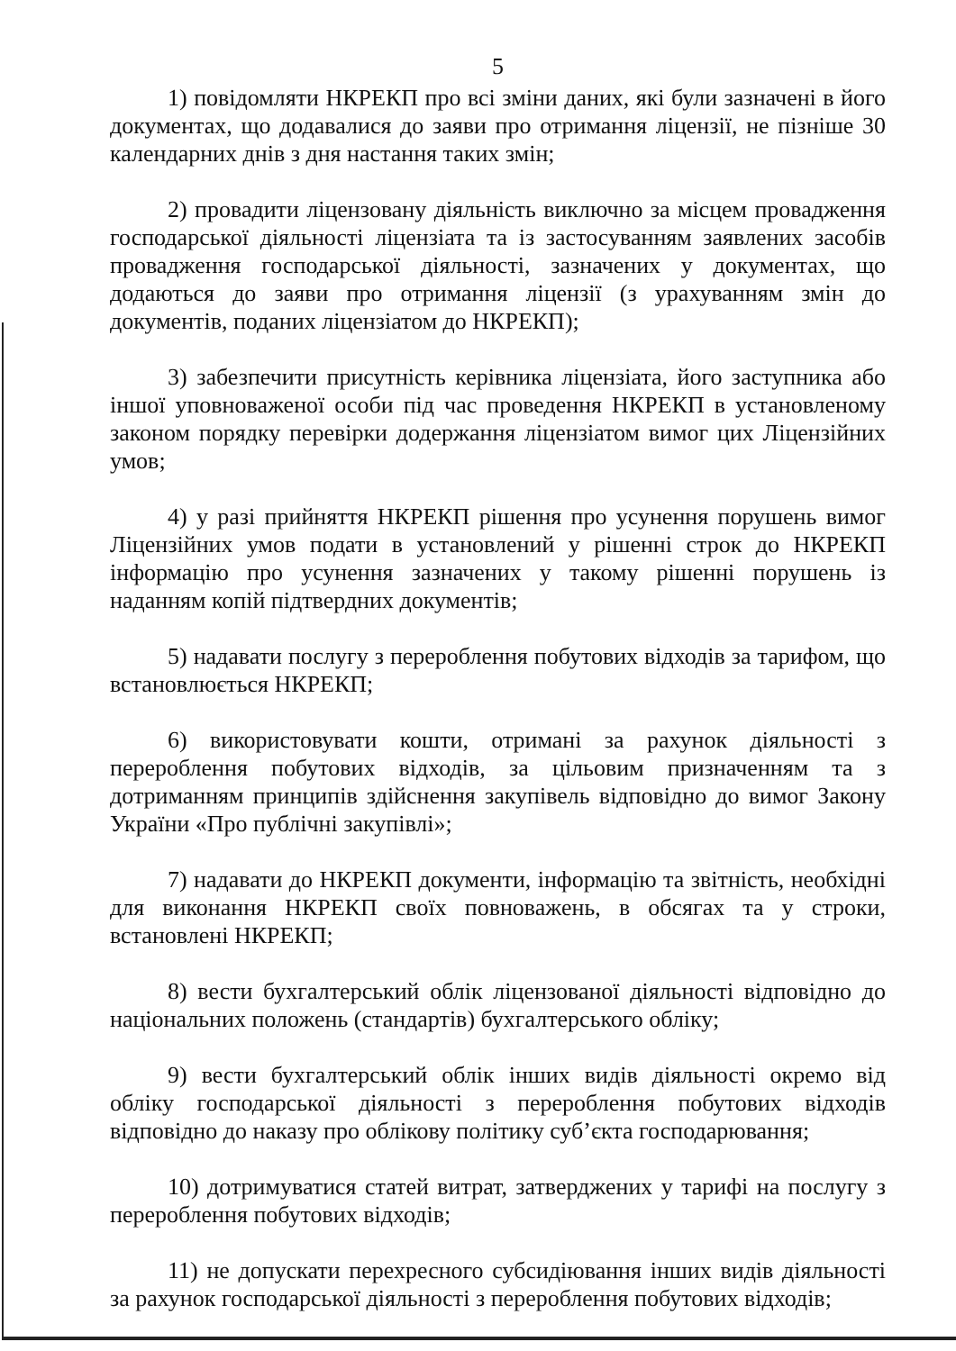5
1) повідомляти НКРЕКП про всі зміни даних, які були зазначені в його документах, що додавалися до заяви про отримання ліцензії, не пізніше 30 календарних днів з дня настання таких змін;
2) провадити ліцензовану діяльність виключно за місцем провадження господарської діяльності ліцензіата та із застосуванням заявлених засобів провадження господарської діяльності, зазначених у документах, що додаються до заяви про отримання ліцензії (з урахуванням змін до документів, поданих ліцензіатом до НКРЕКП);
3) забезпечити присутність керівника ліцензіата, його заступника або іншої уповноваженої особи під час проведення НКРЕКП в установленому законом порядку перевірки додержання ліцензіатом вимог цих Ліцензійних умов;
4) у разі прийняття НКРЕКП рішення про усунення порушень вимог Ліцензійних умов подати в установлений у рішенні строк до НКРЕКП інформацію про усунення зазначених у такому рішенні порушень із наданням копій підтвердних документів;
5) надавати послугу з перероблення побутових відходів за тарифом, що встановлюється НКРЕКП;
6) використовувати кошти, отримані за рахунок діяльності з перероблення побутових відходів, за цільовим призначенням та з дотриманням принципів здійснення закупівель відповідно до вимог Закону України «Про публічні закупівлі»;
7) надавати до НКРЕКП документи, інформацію та звітність, необхідні для виконання НКРЕКП своїх повноважень, в обсягах та у строки, встановлені НКРЕКП;
8) вести бухгалтерський облік ліцензованої діяльності відповідно до національних положень (стандартів) бухгалтерського обліку;
9) вести бухгалтерський облік інших видів діяльності окремо від обліку господарської діяльності з перероблення побутових відходів відповідно до наказу про облікову політику суб’єкта господарювання;
10) дотримуватися статей витрат, затверджених у тарифі на послугу з перероблення побутових відходів;
11) не допускати перехресного субсидіювання інших видів діяльності за рахунок господарської діяльності з перероблення побутових відходів;